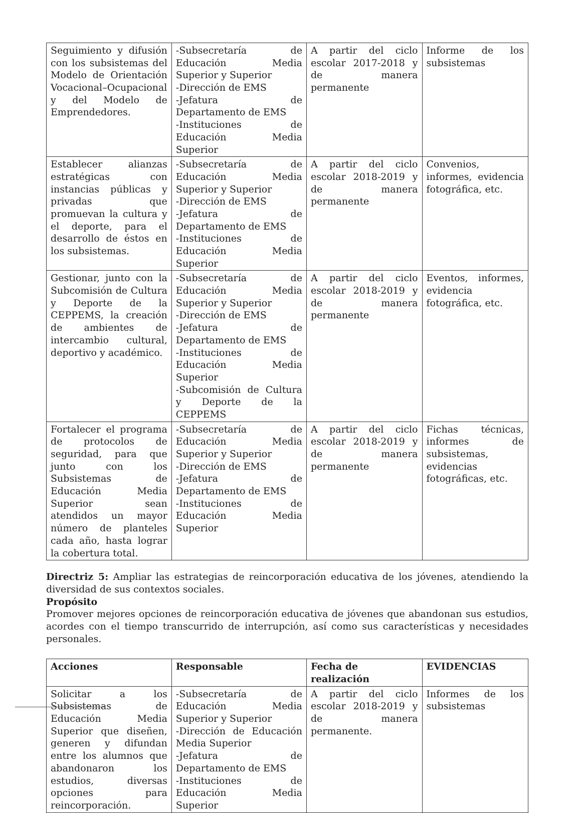| Seguimiento y difusión con los subsistemas del Modelo de Orientación Vocacional–Ocupacional y del Modelo de Emprendedores. | -Subsecretaría de Educación Media Superior y Superior -Dirección de EMS -Jefatura de Departamento de EMS -Instituciones de Educación Media Superior | A partir del ciclo escolar 2017-2018 y de manera permanente | Informe de los subsistemas |
| Establecer alianzas estratégicas con instancias públicas y privadas que promuevan la cultura y el deporte, para el desarrollo de éstos en los subsistemas. | -Subsecretaría de Educación Media Superior y Superior -Dirección de EMS -Jefatura de Departamento de EMS -Instituciones de Educación Media Superior | A partir del ciclo escolar 2018-2019 y de manera permanente | Convenios, informes, evidencia fotográfica, etc. |
| Gestionar, junto con la Subcomisión de Cultura y Deporte de la CEPPEMS, la creación de ambientes de intercambio cultural, deportivo y académico. | -Subsecretaría de Educación Media Superior y Superior -Dirección de EMS -Jefatura de Departamento de EMS -Instituciones de Educación Media Superior -Subcomisión de Cultura y Deporte de la CEPPEMS | A partir del ciclo escolar 2018-2019 y de manera permanente | Eventos, informes, evidencia fotográfica, etc. |
| Fortalecer el programa de protocolos de seguridad, para que junto con los Subsistemas de Educación Media Superior sean atendidos un mayor número de planteles cada año, hasta lograr la cobertura total. | -Subsecretaría de Educación Media Superior y Superior -Dirección de EMS -Jefatura de Departamento de EMS -Instituciones de Educación Media Superior | A partir del ciclo escolar 2018-2019 y de manera permanente | Fichas técnicas, informes de subsistemas, evidencias fotográficas, etc. |
Directriz 5: Ampliar las estrategias de reincorporación educativa de los jóvenes, atendiendo la diversidad de sus contextos sociales.
Propósito
Promover mejores opciones de reincorporación educativa de jóvenes que abandonan sus estudios, acordes con el tiempo transcurrido de interrupción, así como sus características y necesidades personales.
| Acciones | Responsable | Fecha de realización | EVIDENCIAS |
| --- | --- | --- | --- |
| Solicitar a los Subsistemas de Educación Media Superior que diseñen, generen y difundan entre los alumnos que abandonaron los estudios, diversas opciones para reincorporación. | -Subsecretaría de Educación Media Superior y Superior -Dirección de Educación Media Superior -Jefatura de Departamento de EMS -Instituciones de Educación Media Superior | A partir del ciclo escolar 2018-2019 y de manera permanente. | Informes de los subsistemas |